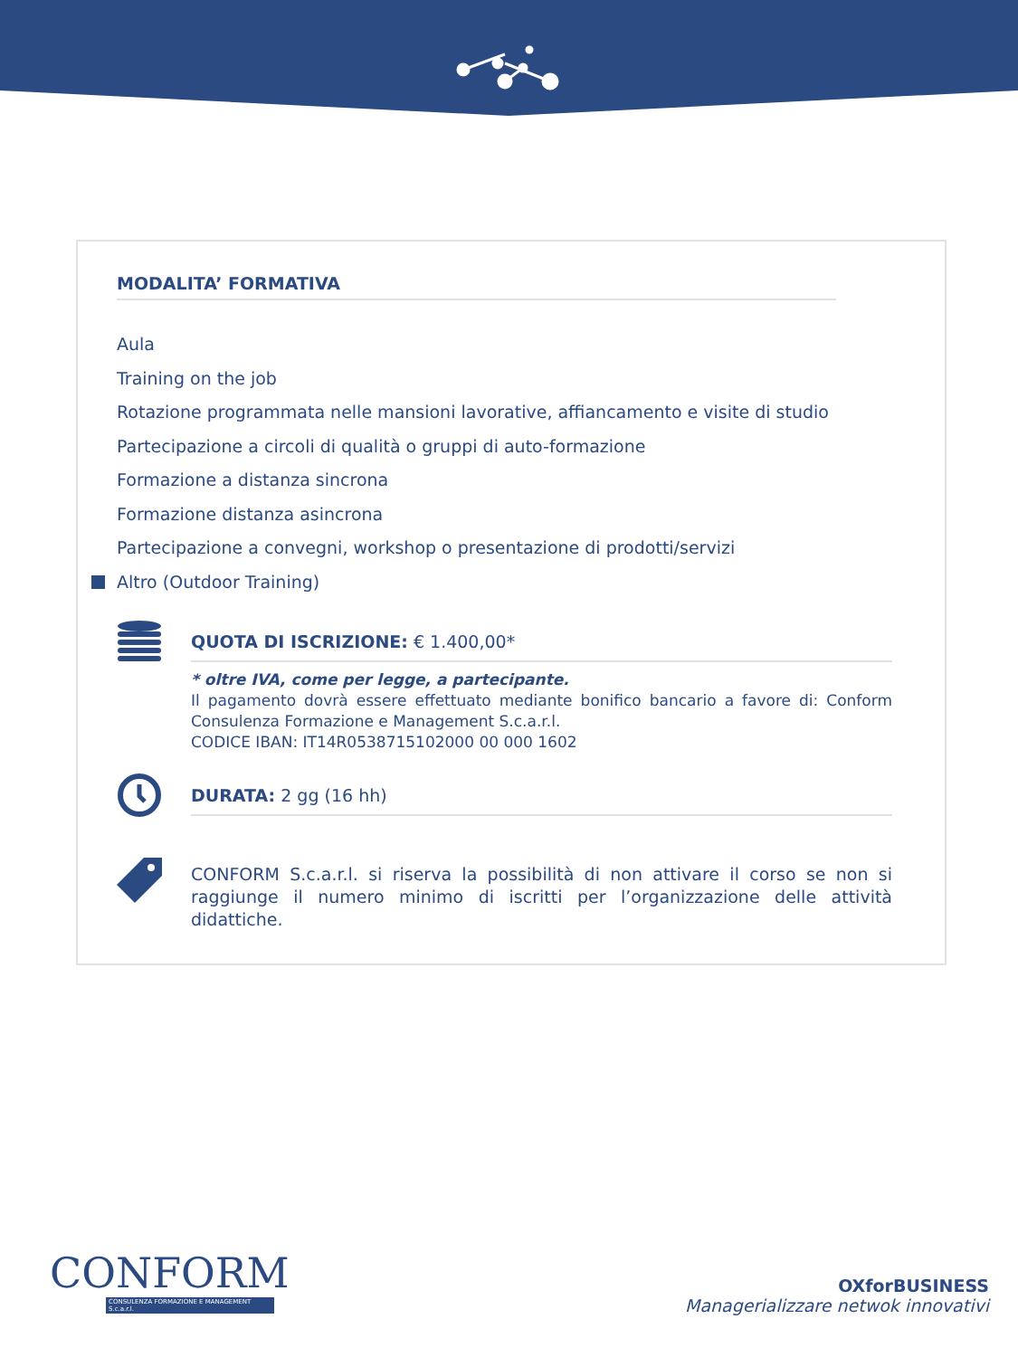MODALITA’ FORMATIVA
Aula
Training on the job
Rotazione programmata nelle mansioni lavorative, affiancamento e visite di studio
Partecipazione a circoli di qualità o gruppi di auto-formazione
Formazione a distanza sincrona
Formazione distanza asincrona
Partecipazione a convegni, workshop o presentazione di prodotti/servizi
Altro (Outdoor Training)
QUOTA DI ISCRIZIONE: € 1.400,00*
* oltre IVA, come per legge, a partecipante.
Il pagamento dovrà essere effettuato mediante bonifico bancario a favore di: Conform Consulenza Formazione e Management S.c.a.r.l.
CODICE IBAN: IT14R0538715102000 00 000 1602
DURATA: 2 gg (16 hh)
CONFORM S.c.a.r.l. si riserva la possibilità di non attivare il corso se non si raggiunge il numero minimo di iscritti per l’organizzazione delle attività didattiche.
CONFORM
CONSULENZA FORMAZIONE E MANAGEMENT S.c.a.r.l.
OXforBUSINESS
Managerializzare netwok innovativi